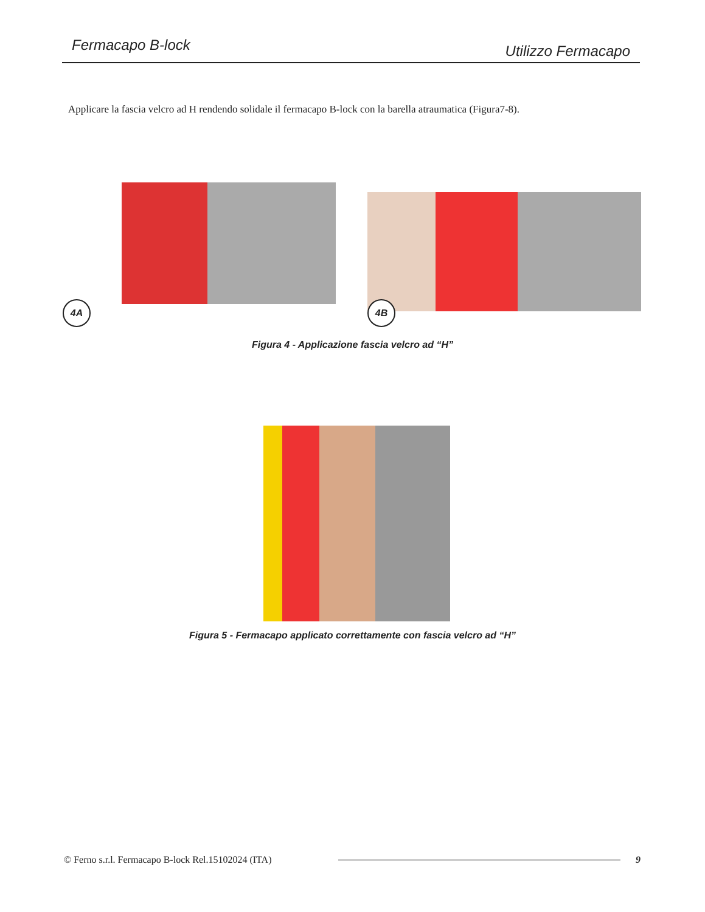Fermacapo B-lock Utilizzo Fermacapo
Applicare la fascia velcro ad H rendendo solidale il fermacapo B-lock con la barella atraumatica (Figura7-8).
4A 4B
Figura 4 - Applicazione fascia velcro ad “H”
Figura 5 - Fermacapo applicato correttamente con fascia velcro ad “H”
© Ferno s.r.l. Fermacapo B-lock Rel.15102024 (ITA)
9